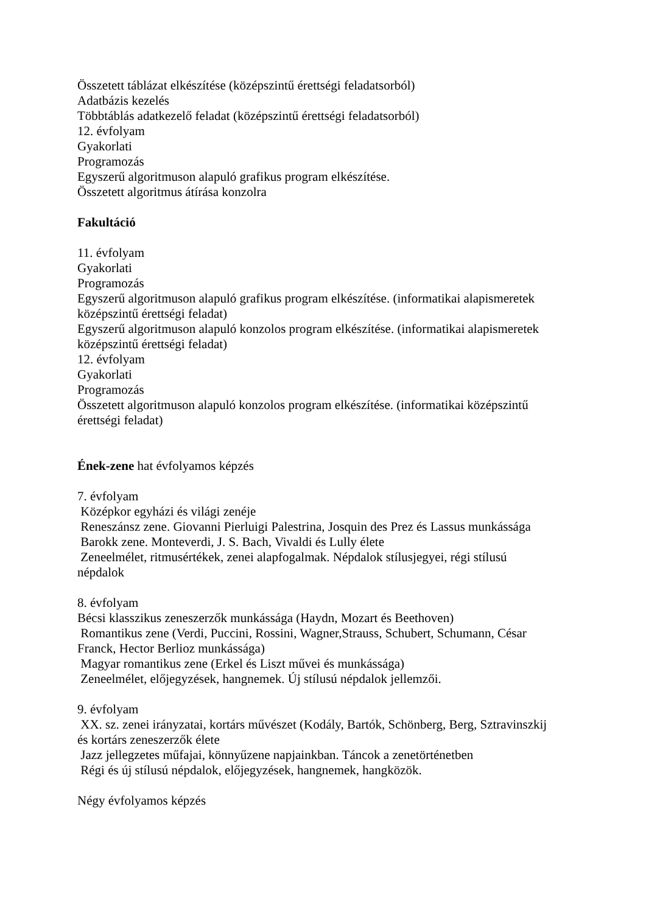Összetett táblázat elkészítése (középszintű érettségi feladatsorból)
Adatbázis kezelés
Többtáblás adatkezelő feladat (középszintű érettségi feladatsorból)
12. évfolyam
Gyakorlati
Programozás
Egyszerű algoritmuson alapuló grafikus program elkészítése.
Összetett algoritmus átírása konzolra
Fakultáció
11. évfolyam
Gyakorlati
Programozás
Egyszerű algoritmuson alapuló grafikus program elkészítése. (informatikai alapismeretek középszintű érettségi feladat)
Egyszerű algoritmuson alapuló konzolos program elkészítése. (informatikai alapismeretek középszintű érettségi feladat)
12. évfolyam
Gyakorlati
Programozás
Összetett algoritmuson alapuló konzolos program elkészítése. (informatikai középszintű érettségi feladat)
Ének-zene hat évfolyamos képzés
7. évfolyam
Középkor egyházi és világi zenéje
Reneszánsz zene. Giovanni Pierluigi Palestrina, Josquin des Prez és Lassus munkássága
Barokk zene. Monteverdi, J. S. Bach, Vivaldi és Lully élete
Zeneelmélet, ritmusértékek, zenei alapfogalmak. Népdalok stílusjegyei, régi stílusú népdalok
8. évfolyam
Bécsi klasszikus zeneszerzők munkássága (Haydn, Mozart és Beethoven)
Romantikus zene (Verdi, Puccini, Rossini, Wagner,Strauss, Schubert, Schumann, César Franck, Hector Berlioz munkássága)
Magyar romantikus zene (Erkel és Liszt művei és munkássága)
Zeneelmélet, előjegyzések, hangnemek. Új stílusú népdalok jellemzői.
9. évfolyam
XX. sz. zenei irányzatai, kortárs művészet (Kodály, Bartók, Schönberg, Berg, Sztravinszkij és kortárs zeneszerzők élete
Jazz jellegzetes műfajai, könnyűzene napjainkban. Táncok a zenetörténetben
Régi és új stílusú népdalok, előjegyzések, hangnemek, hangközök.
Négy évfolyamos képzés